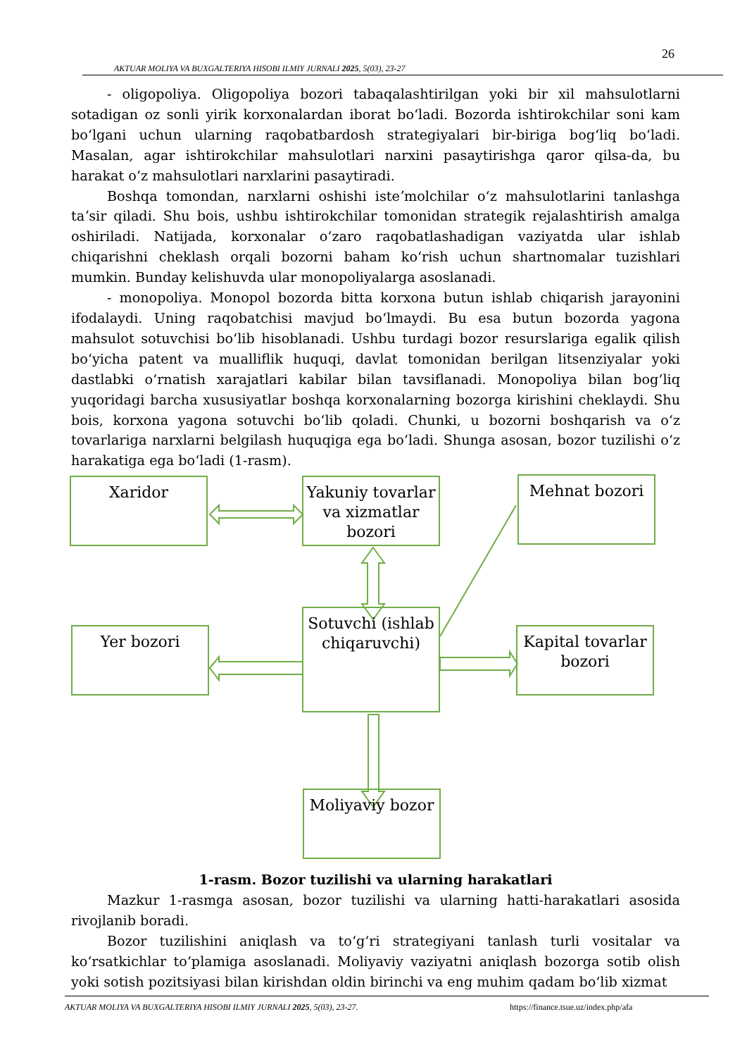26
AKTUAR MOLIYA VA BUXGALTERIYA HISOBI ILMIY JURNALI 2025, 5(03), 23-27
- oligopoliya. Oligopoliya bozori tabaqalashtirilgan yoki bir xil mahsulotlarni sotadigan oz sonli yirik korxonalardan iborat boʻladi. Bozorda ishtirokchilar soni kam boʻlgani uchun ularning raqobatbardosh strategiyalari bir-biriga bogʻliq boʻladi. Masalan, agar ishtirokchilar mahsulotlari narxini pasaytirishga qaror qilsa-da, bu harakat oʻz mahsulotlari narxlarini pasaytiradi.
Boshqa tomondan, narxlarni oshishi isteʼmolchilar oʻz mahsulotlarini tanlashga taʼsir qiladi. Shu bois, ushbu ishtirokchilar tomonidan strategik rejalashtirish amalga oshiriladi. Natijada, korxonalar oʻzaro raqobatlashadigan vaziyatda ular ishlab chiqarishni cheklash orqali bozorni baham koʻrish uchun shartnomalar tuzishlari mumkin. Bunday kelishuvda ular monopoliyalarga asoslanadi.
- monopoliya. Monopol bozorda bitta korxona butun ishlab chiqarish jarayonini ifodalaydi. Uning raqobatchisi mavjud boʻlmaydi. Bu esa butun bozorda yagona mahsulot sotuvchisi boʻlib hisoblanadi. Ushbu turdagi bozor resurslariga egalik qilish boʻyicha patent va mualliflik huquqi, davlat tomonidan berilgan litsenziyalar yoki dastlabki oʻrnatish xarajatlari kabilar bilan tavsiflanadi. Monopoliya bilan bogʻliq yuqoridagi barcha xususiyatlar boshqa korxonalarning bozorga kirishini cheklaydi. Shu bois, korxona yagona sotuvchi boʻlib qoladi. Chunki, u bozorni boshqarish va oʻz tovarlariga narxlarni belgilash huquqiga ega boʻladi. Shunga asosan, bozor tuzilishi oʻz harakatiga ega boʻladi (1-rasm).
Xaridor
Yakuniy tovarlar va xizmatlar bozori
Mehnat bozori
Yer bozori
Sotuvchi (ishlab chiqaruvchi)
Kapital tovarlar bozori
Moliyaviy bozor
1-rasm. Bozor tuzilishi va ularning harakatlari
Mazkur 1-rasmga asosan, bozor tuzilishi va ularning hatti-harakatlari asosida rivojlanib boradi.
Bozor tuzilishini aniqlash va toʻgʻri strategiyani tanlash turli vositalar va koʻrsatkichlar toʻplamiga asoslanadi. Moliyaviy vaziyatni aniqlash bozorga sotib olish yoki sotish pozitsiyasi bilan kirishdan oldin birinchi va eng muhim qadam boʻlib xizmat
AKTUAR MOLIYA VA BUXGALTERIYA HISOBI ILMIY JURNALI 2025, 5(03), 23-27. https://finance.tsue.uz/index.php/afa